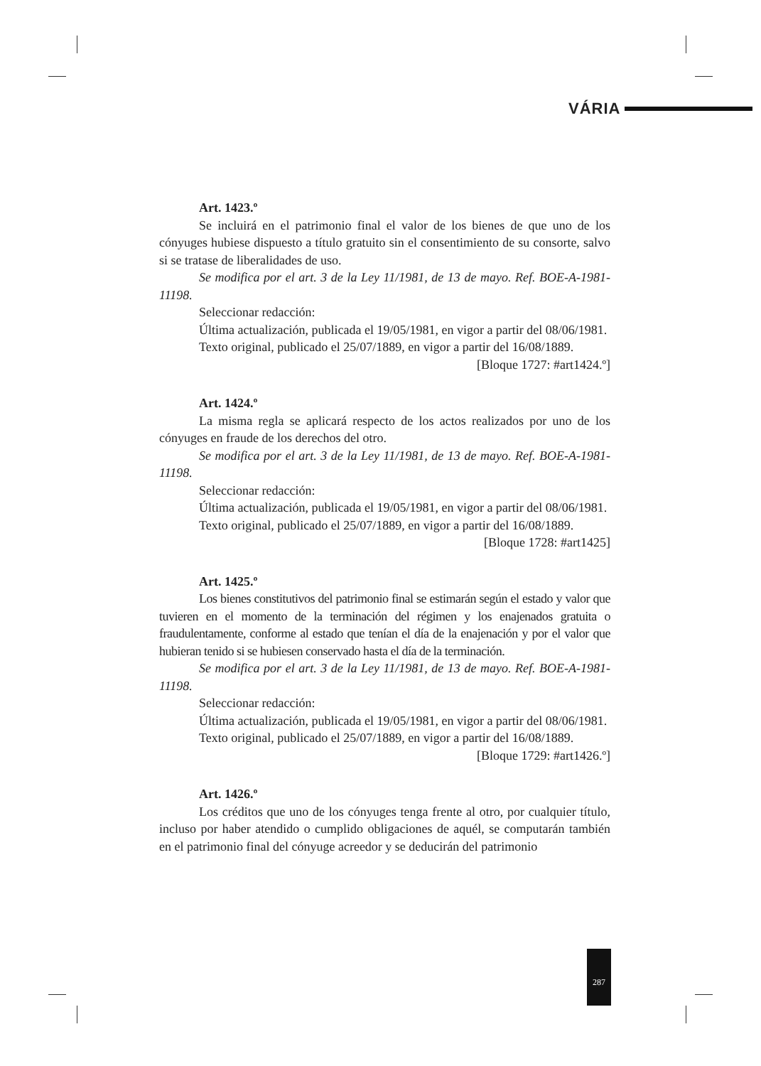VÁRIA
Art. 1423.º
Se incluirá en el patrimonio final el valor de los bienes de que uno de los cónyuges hubiese dispuesto a título gratuito sin el consentimiento de su consorte, salvo si se tratase de liberalidades de uso.
Se modifica por el art. 3 de la Ley 11/1981, de 13 de mayo. Ref. BOE-A-1981-11198.
Seleccionar redacción:
Última actualización, publicada el 19/05/1981, en vigor a partir del 08/06/1981.
Texto original, publicado el 25/07/1889, en vigor a partir del 16/08/1889.
[Bloque 1727: #art1424.º]
Art. 1424.º
La misma regla se aplicará respecto de los actos realizados por uno de los cónyuges en fraude de los derechos del otro.
Se modifica por el art. 3 de la Ley 11/1981, de 13 de mayo. Ref. BOE-A-1981-11198.
Seleccionar redacción:
Última actualización, publicada el 19/05/1981, en vigor a partir del 08/06/1981.
Texto original, publicado el 25/07/1889, en vigor a partir del 16/08/1889.
[Bloque 1728: #art1425]
Art. 1425.º
Los bienes constitutivos del patrimonio final se estimarán según el estado y valor que tuvieren en el momento de la terminación del régimen y los enajenados gratuita o fraudulentamente, conforme al estado que tenían el día de la enajenación y por el valor que hubieran tenido si se hubiesen conservado hasta el día de la terminación.
Se modifica por el art. 3 de la Ley 11/1981, de 13 de mayo. Ref. BOE-A-1981-11198.
Seleccionar redacción:
Última actualización, publicada el 19/05/1981, en vigor a partir del 08/06/1981.
Texto original, publicado el 25/07/1889, en vigor a partir del 16/08/1889.
[Bloque 1729: #art1426.º]
Art. 1426.º
Los créditos que uno de los cónyuges tenga frente al otro, por cualquier título, incluso por haber atendido o cumplido obligaciones de aquél, se computarán también en el patrimonio final del cónyuge acreedor y se deducirán del patrimonio
287